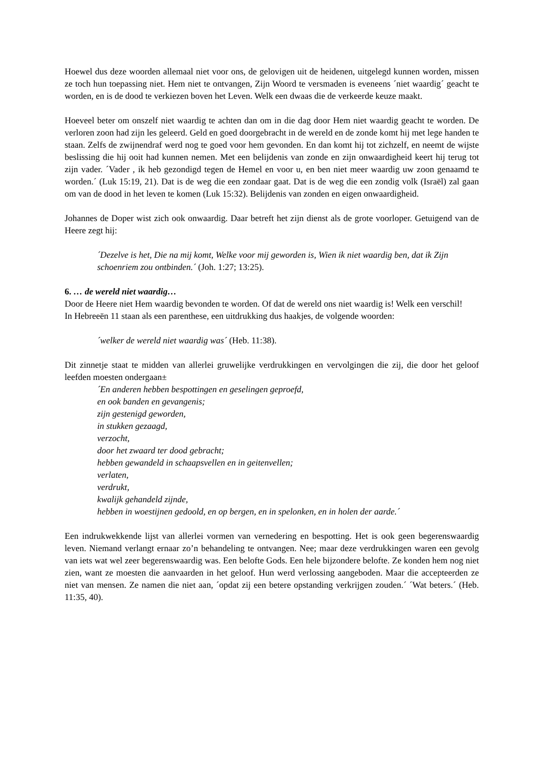Hoewel dus deze woorden allemaal niet voor ons, de gelovigen uit de heidenen, uitgelegd kunnen worden, missen ze toch hun toepassing niet. Hem niet te ontvangen, Zijn Woord te versmaden is eveneens ´niet waardig´ geacht te worden, en is de dood te verkiezen boven het Leven. Welk een dwaas die de verkeerde keuze maakt.
Hoeveel beter om onszelf niet waardig te achten dan om in die dag door Hem niet waardig geacht te worden. De verloren zoon had zijn les geleerd. Geld en goed doorgebracht in de wereld en de zonde komt hij met lege handen te staan. Zelfs de zwijnendraf werd nog te goed voor hem gevonden. En dan komt hij tot zichzelf, en neemt de wijste beslissing die hij ooit had kunnen nemen. Met een belijdenis van zonde en zijn onwaardigheid keert hij terug tot zijn vader. ´Vader , ik heb gezondigd tegen de Hemel en voor u, en ben niet meer waardig uw zoon genaamd te worden.´ (Luk 15:19, 21). Dat is de weg die een zondaar gaat. Dat is de weg die een zondig volk (Israël) zal gaan om van de dood in het leven te komen (Luk 15:32). Belijdenis van zonden en eigen onwaardigheid.
Johannes de Doper wist zich ook onwaardig. Daar betreft het zijn dienst als de grote voorloper. Getuigend van de Heere zegt hij:
´Dezelve is het, Die na mij komt, Welke voor mij geworden is, Wien ik niet waardig ben, dat ik Zijn schoenriem zou ontbinden.´ (Joh. 1:27; 13:25).
6. … de wereld niet waardig…
Door de Heere niet Hem waardig bevonden te worden. Of dat de wereld ons niet waardig is! Welk een verschil!
In Hebreeën 11 staan als een parenthese, een uitdrukking dus haakjes, de volgende woorden:
´welker de wereld niet waardig was´ (Heb. 11:38).
Dit zinnetje staat te midden van allerlei gruwelijke verdrukkingen en vervolgingen die zij, die door het geloof leefden moesten ondergaan±
´En anderen hebben bespottingen en geselingen geproefd,
en ook banden en gevangenis;
zijn gestenigd geworden,
in stukken gezaagd,
verzocht,
door het zwaard ter dood gebracht;
hebben gewandeld in schaapsvellen en in geitenvellen;
verlaten,
verdrukt,
kwalijk gehandeld zijnde,
hebben in woestijnen gedoold, en op bergen, en in spelonken, en in holen der aarde.´
Een indrukwekkende lijst van allerlei vormen van vernedering en bespotting. Het is ook geen begerenswaardig leven. Niemand verlangt ernaar zo’n behandeling te ontvangen. Nee; maar deze verdrukkingen waren een gevolg van iets wat wel zeer begerenswaardig was. Een belofte Gods. Een hele bijzondere belofte. Ze konden hem nog niet zien, want ze moesten die aanvaarden in het geloof. Hun werd verlossing aangeboden. Maar die accepteerden ze niet van mensen. Ze namen die niet aan, ´opdat zij een betere opstanding verkrijgen zouden.´ ´Wat beters.´ (Heb. 11:35, 40).